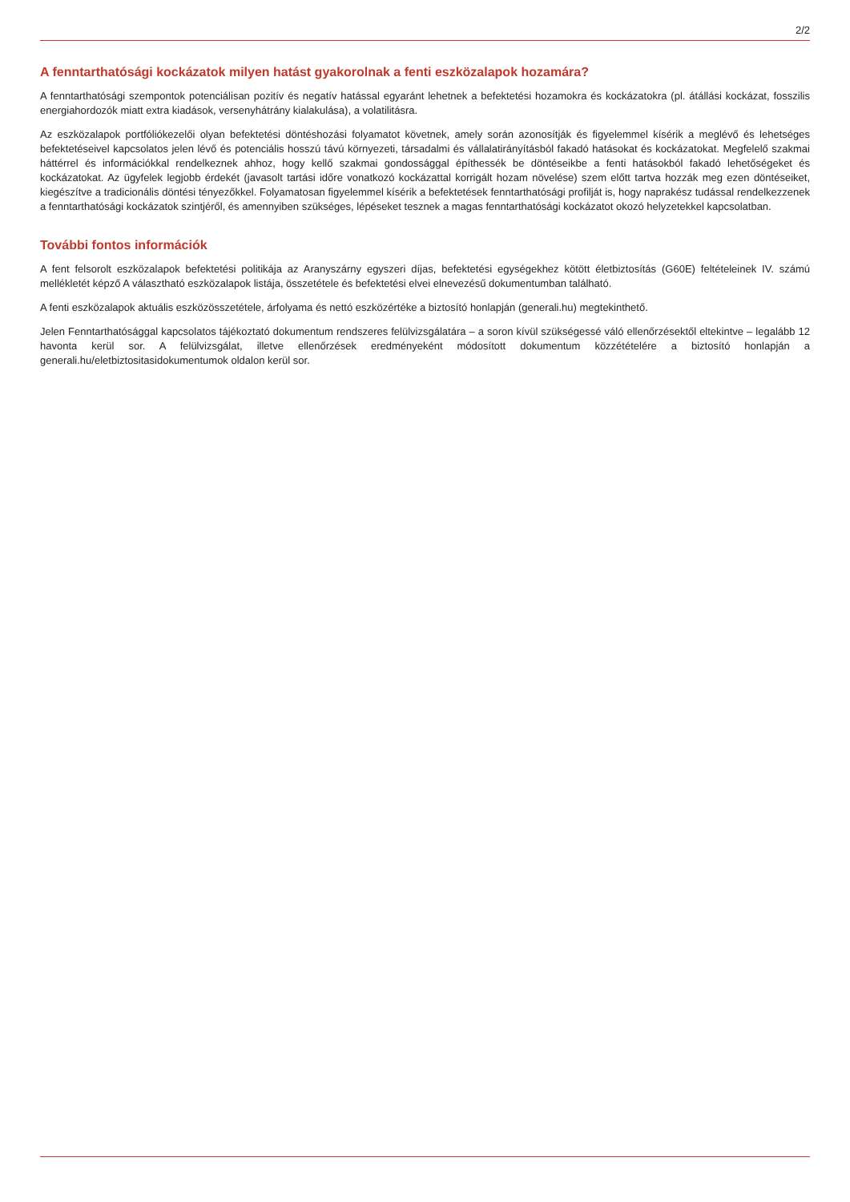2/2
A fenntarthatósági kockázatok milyen hatást gyakorolnak a fenti eszközalapok hozamára?
A fenntarthatósági szempontok potenciálisan pozitív és negatív hatással egyaránt lehetnek a befektetési hozamokra és kockázatokra (pl. átállási kockázat, fosszilis energiahordozók miatt extra kiadások, versenyhátrány kialakulása), a volatilitásra.
Az eszközalapok portfóliókezelői olyan befektetési döntéshozási folyamatot követnek, amely során azonosítják és figyelemmel kísérik a meglévő és lehetséges befektetéseivel kapcsolatos jelen lévő és potenciális hosszú távú környezeti, társadalmi és vállalatirányításból fakadó hatásokat és kockázatokat. Megfelelő szakmai háttérrel és információkkal rendelkeznek ahhoz, hogy kellő szakmai gondossággal építhessék be döntéseikbe a fenti hatásokból fakadó lehetőségeket és kockázatokat. Az ügyfelek legjobb érdekét (javasolt tartási időre vonatkozó kockázattal korrigált hozam növelése) szem előtt tartva hozzák meg ezen döntéseiket, kiegészítve a tradicionális döntési tényezőkkel. Folyamatosan figyelemmel kísérik a befektetések fenntarthatósági profilját is, hogy naprakész tudással rendelkezzenek a fenntarthatósági kockázatok szintjéről, és amennyiben szükséges, lépéseket tesznek a magas fenntarthatósági kockázatot okozó helyzetekkel kapcsolatban.
További fontos információk
A fent felsorolt eszközalapok befektetési politikája az Aranyszárny egyszeri díjas, befektetési egységekhez kötött életbiztosítás (G60E) feltételeinek IV. számú mellékletét képző A választható eszközalapok listája, összetétele és befektetési elvei elnevezésű dokumentumban található.
A fenti eszközalapok aktuális eszközösszetétele, árfolyama és nettó eszközértéke a biztosító honlapján (generali.hu) megtekinthető.
Jelen Fenntarthatósággal kapcsolatos tájékoztató dokumentum rendszeres felülvizsgálatára – a soron kívül szükségessé váló ellenőrzésektől eltekintve – legalább 12 havonta kerül sor. A felülvizsgálat, illetve ellenőrzések eredményeként módosított dokumentum közzétételére a biztosító honlapján a generali.hu/eletbiztositasidokumentumok oldalon kerül sor.